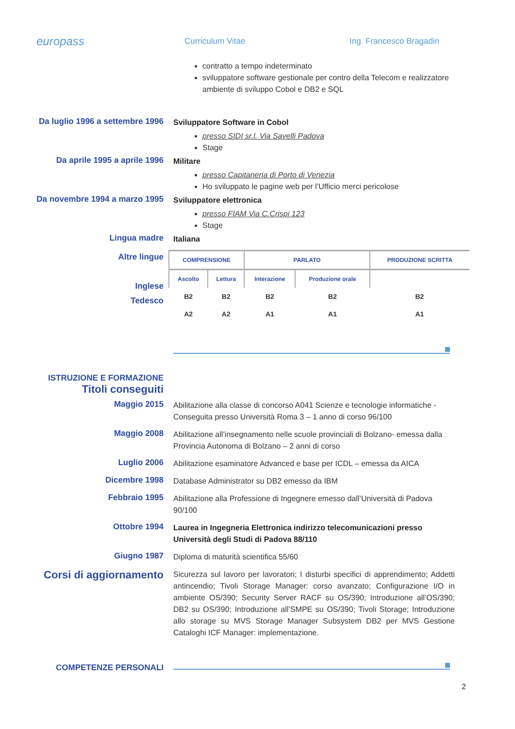europass
Curriculum Vitae Ing. Francesco Bragadin
contratto a tempo indeterminato
sviluppatore software gestionale per contro della Telecom e realizzatore ambiente di sviluppo Cobol e DB2 e SQL
Da luglio 1996 a settembre 1996
Sviluppatore Software in Cobol
presso SIDI sr.l. Via Savelli Padova
Stage
Da aprile 1995 a aprile 1996
Militare
presso Capitaneria di Porto di Venezia
Ho sviluppato le pagine web per l’Ufficio merci pericolose
Da novembre 1994 a marzo 1995
Sviluppatore elettronica
presso FIAM Via C.Crispi 123
Stage
Lingua madre
Italiana
Altre lingue
Inglese
Tedesco
| COMPRENSIONE | | PARLATO | | PRODUZIONE SCRITTA |
| --- | --- | --- | --- | --- |
| Ascolto | Lettura | Interazione | Produzione orale | |
| B2 | B2 | B2 | B2 | B2 |
| A2 | A2 | A1 | A1 | A1 |
ISTRUZIONE E FORMAZIONE
Titoli conseguiti
Maggio 2015
Abilitazione alla classe di concorso A041 Scienze e tecnologie informatiche - Conseguita presso Università Roma 3 – 1 anno di corso 96/100
Maggio 2008
Abilitazione all’insegnamento nelle scuole provinciali di Bolzano- emessa dalla Provincia Autonoma di Bolzano – 2 anni di corso
Luglio 2006
Abilitazione esaminatore Advanced e base per ICDL – emessa da AICA
Dicembre 1998
Database Administrator su DB2 emesso da IBM
Febbraio 1995
Abilitazione alla Professione di Ingegnere emesso dall’Università di Padova 90/100
Ottobre 1994
Laurea in Ingegneria Elettronica indirizzo telecomunicazioni presso Università degli Studi di Padova 88/110
Giugno 1987
Diploma di maturità scientifica 55/60
Corsi di aggiornamento
Sicurezza sul lavoro per lavoratori; I disturbi specifici di apprendimento; Addetti antincendio; Tivoli Storage Manager: corso avanzato; Configurazione I/O in ambiente OS/390; Security Server RACF su OS/390; Introduzione all’OS/390; DB2 su OS/390; Introduzione all’SMPE su OS/390; Tivoli Storage; Introduzione allo storage su MVS Storage Manager Subsystem DB2 per MVS Gestione Cataloghi ICF Manager: implementazione.
COMPETENZE PERSONALI
2